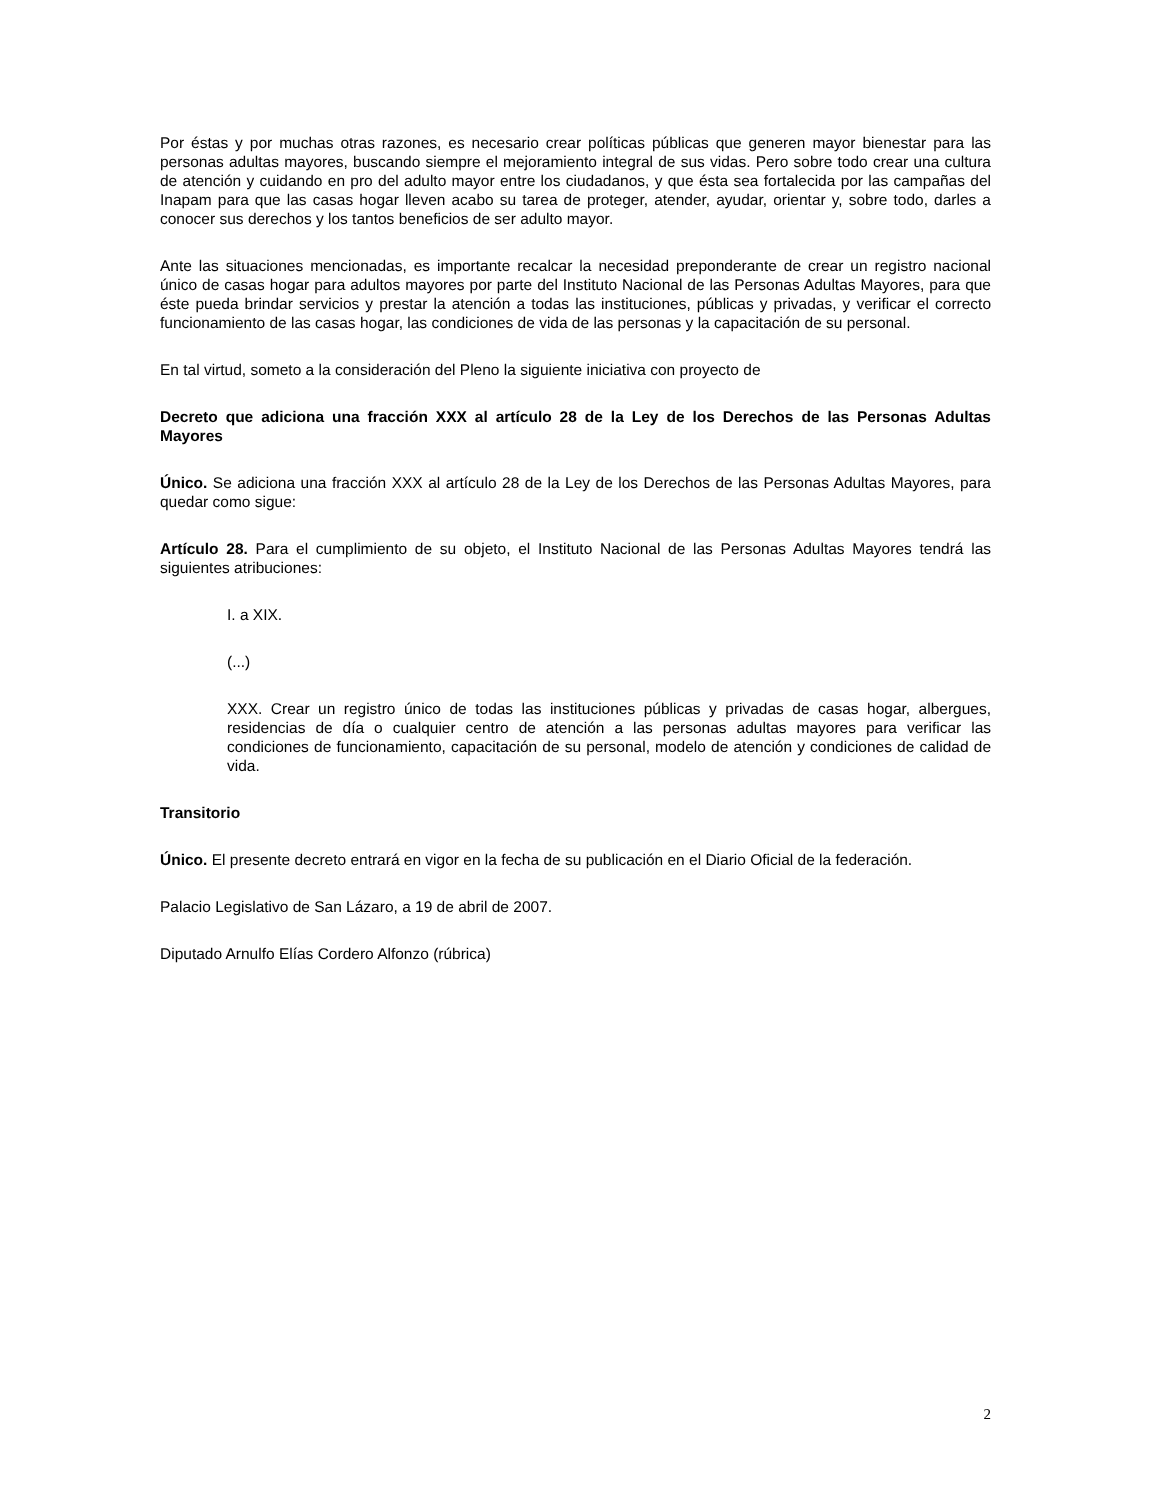Por éstas y por muchas otras razones, es necesario crear políticas públicas que generen mayor bienestar para las personas adultas mayores, buscando siempre el mejoramiento integral de sus vidas. Pero sobre todo crear una cultura de atención y cuidando en pro del adulto mayor entre los ciudadanos, y que ésta sea fortalecida por las campañas del Inapam para que las casas hogar lleven acabo su tarea de proteger, atender, ayudar, orientar y, sobre todo, darles a conocer sus derechos y los tantos beneficios de ser adulto mayor.
Ante las situaciones mencionadas, es importante recalcar la necesidad preponderante de crear un registro nacional único de casas hogar para adultos mayores por parte del Instituto Nacional de las Personas Adultas Mayores, para que éste pueda brindar servicios y prestar la atención a todas las instituciones, públicas y privadas, y verificar el correcto funcionamiento de las casas hogar, las condiciones de vida de las personas y la capacitación de su personal.
En tal virtud, someto a la consideración del Pleno la siguiente iniciativa con proyecto de
Decreto que adiciona una fracción XXX al artículo 28 de la Ley de los Derechos de las Personas Adultas Mayores
Único. Se adiciona una fracción XXX al artículo 28 de la Ley de los Derechos de las Personas Adultas Mayores, para quedar como sigue:
Artículo 28. Para el cumplimiento de su objeto, el Instituto Nacional de las Personas Adultas Mayores tendrá las siguientes atribuciones:
I. a XIX.
(...)
XXX. Crear un registro único de todas las instituciones públicas y privadas de casas hogar, albergues, residencias de día o cualquier centro de atención a las personas adultas mayores para verificar las condiciones de funcionamiento, capacitación de su personal, modelo de atención y condiciones de calidad de vida.
Transitorio
Único. El presente decreto entrará en vigor en la fecha de su publicación en el Diario Oficial de la federación.
Palacio Legislativo de San Lázaro, a 19 de abril de 2007.
Diputado Arnulfo Elías Cordero Alfonzo (rúbrica)
2